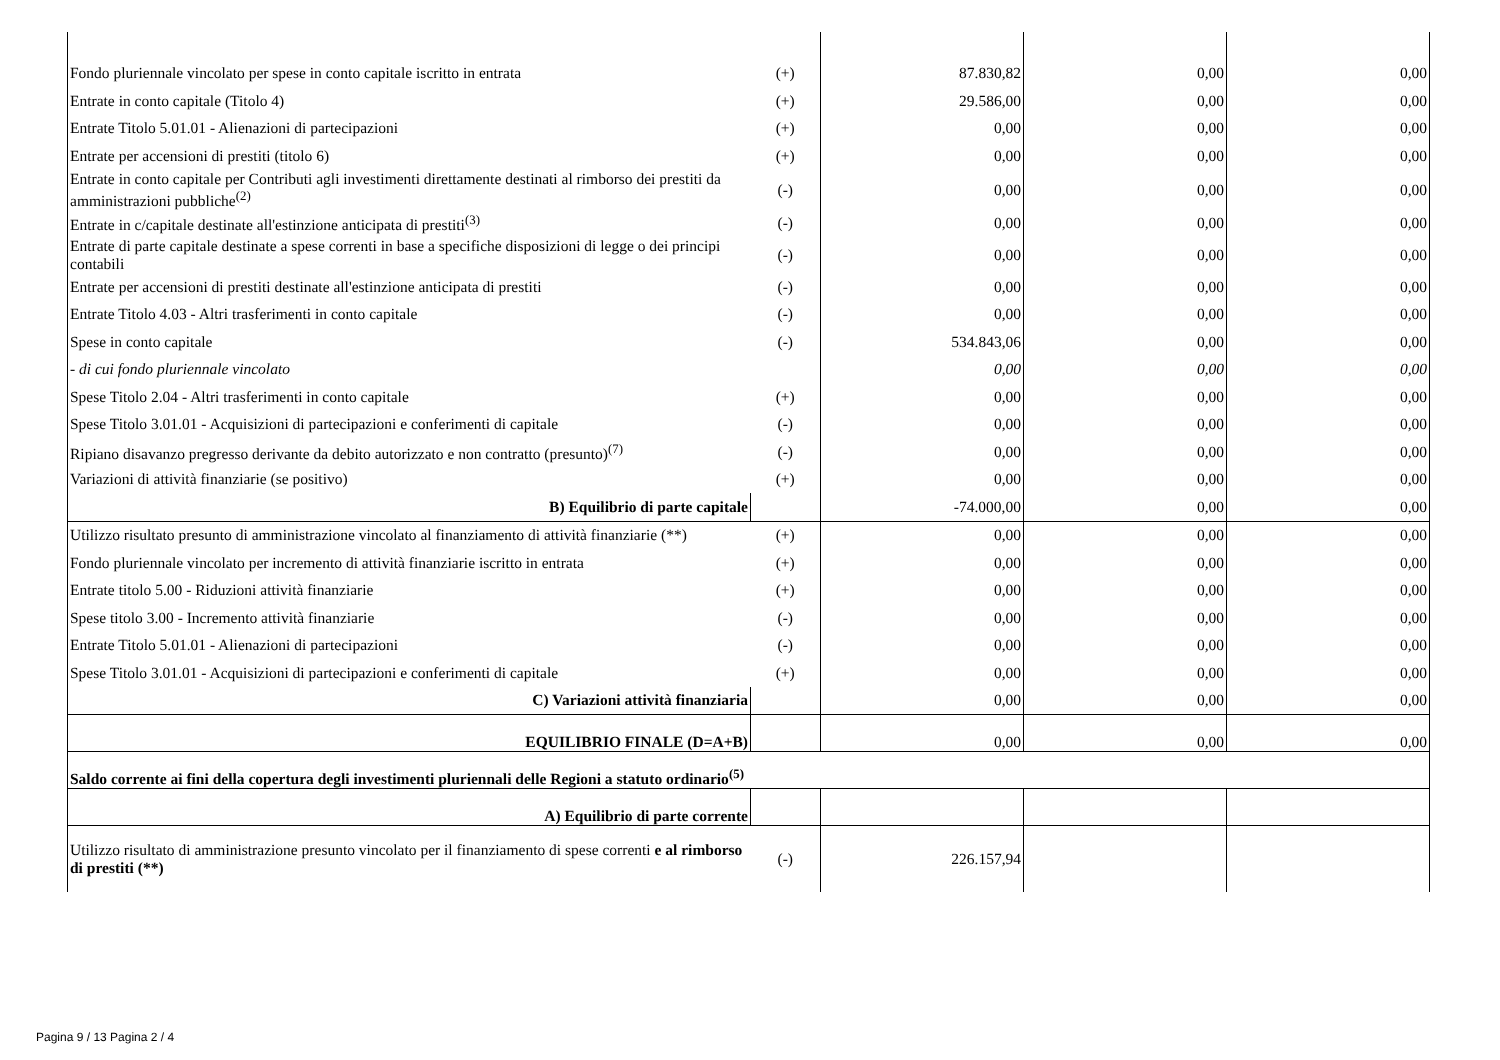| Fondo pluriennale vincolato per spese in conto capitale iscritto in entrata | (+) | 87.830,82 | 0,00 | 0,00 |
| Entrate in conto capitale (Titolo 4) | (+) | 29.586,00 | 0,00 | 0,00 |
| Entrate Titolo 5.01.01 - Alienazioni di partecipazioni | (+) | 0,00 | 0,00 | 0,00 |
| Entrate per accensioni di prestiti (titolo 6) | (+) | 0,00 | 0,00 | 0,00 |
| Entrate in conto capitale per Contributi agli investimenti direttamente destinati al rimborso dei prestiti da amministrazioni pubbliche<sup>(2)</sup> | (-) | 0,00 | 0,00 | 0,00 |
| Entrate in c/capitale destinate all'estinzione anticipata di prestiti<sup>(3)</sup> | (-) | 0,00 | 0,00 | 0,00 |
| Entrate di parte capitale destinate a spese correnti in base a specifiche disposizioni di legge o dei principi contabili | (-) | 0,00 | 0,00 | 0,00 |
| Entrate per accensioni di prestiti destinate all'estinzione anticipata di prestiti | (-) | 0,00 | 0,00 | 0,00 |
| Entrate Titolo 4.03 - Altri trasferimenti in conto capitale | (-) | 0,00 | 0,00 | 0,00 |
| Spese in conto capitale | (-) | 534.843,06 | 0,00 | 0,00 |
| - di cui fondo pluriennale vincolato | | 0,00 | 0,00 | 0,00 |
| Spese Titolo 2.04 - Altri trasferimenti in conto capitale | (+) | 0,00 | 0,00 | 0,00 |
| Spese Titolo 3.01.01 - Acquisizioni di partecipazioni e conferimenti di capitale | (-) | 0,00 | 0,00 | 0,00 |
| Ripiano disavanzo pregresso derivante da debito autorizzato e non contratto (presunto)<sup>(7)</sup> | (-) | 0,00 | 0,00 | 0,00 |
| Variazioni di attività finanziarie (se positivo) | (+) | 0,00 | 0,00 | 0,00 |
| B) Equilibrio di parte capitale | | -74.000,00 | 0,00 | 0,00 |
| Utilizzo risultato presunto di amministrazione vincolato al finanziamento di attività finanziarie (**) | (+) | 0,00 | 0,00 | 0,00 |
| Fondo pluriennale vincolato per incremento di attività finanziarie iscritto in entrata | (+) | 0,00 | 0,00 | 0,00 |
| Entrate titolo 5.00 - Riduzioni attività finanziarie | (+) | 0,00 | 0,00 | 0,00 |
| Spese titolo 3.00 - Incremento attività finanziarie | (-) | 0,00 | 0,00 | 0,00 |
| Entrate Titolo 5.01.01 - Alienazioni di partecipazioni | (-) | 0,00 | 0,00 | 0,00 |
| Spese Titolo 3.01.01 - Acquisizioni di partecipazioni e conferimenti di capitale | (+) | 0,00 | 0,00 | 0,00 |
| C) Variazioni attività finanziaria | | 0,00 | 0,00 | 0,00 |
| EQUILIBRIO FINALE (D=A+B) | | 0,00 | 0,00 | 0,00 |
| Saldo corrente ai fini della copertura degli investimenti pluriennali delle Regioni a statuto ordinario<sup>(5)</sup> | | | | |
| A) Equilibrio di parte corrente | | | | |
| Utilizzo risultato di amministrazione presunto vincolato per il finanziamento di spese correnti e al rimborso di prestiti (**) | (-) | 226.157,94 | | |
Pagina 9 / 13 Pagina 2 / 4